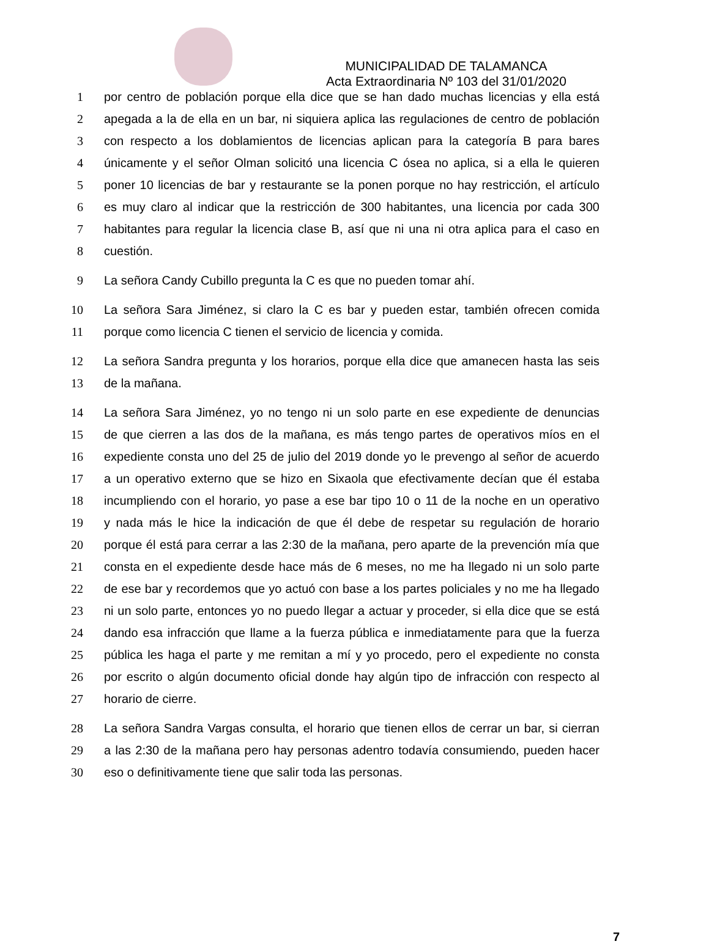MUNICIPALIDAD DE TALAMANCA
Acta Extraordinaria Nº 103 del 31/01/2020
1 por centro de población porque ella dice que se han dado muchas licencias y ella está
2 apegada a la de ella en un bar, ni siquiera aplica las regulaciones de centro de población
3 con respecto a los doblamientos de licencias aplican para la categoría B para bares
4 únicamente y el señor Olman solicitó una licencia C ósea no aplica, si a ella le quieren
5 poner 10 licencias de bar y restaurante se la ponen porque no hay restricción, el artículo
6 es muy claro al indicar que la restricción de 300 habitantes, una licencia por cada 300
7 habitantes para regular la licencia clase B, así que ni una ni otra aplica para el caso en
8 cuestión.
9 La señora Candy Cubillo pregunta la C es que no pueden tomar ahí.
10 La señora Sara Jiménez, si claro la C es bar y pueden estar, también ofrecen comida
11 porque como licencia C tienen el servicio de licencia y comida.
12 La señora Sandra pregunta y los horarios, porque ella dice que amanecen hasta las seis
13 de la mañana.
14 La señora Sara Jiménez, yo no tengo ni un solo parte en ese expediente de denuncias
15 de que cierren a las dos de la mañana, es más tengo partes de operativos míos en el
16 expediente consta uno del 25 de julio del 2019 donde yo le prevengo al señor de acuerdo
17 a un operativo externo que se hizo en Sixaola que efectivamente decían que él estaba
18 incumpliendo con el horario, yo pase a ese bar tipo 10 o 11 de la noche en un operativo
19 y nada más le hice la indicación de que él debe de respetar su regulación de horario
20 porque él está para cerrar a las 2:30 de la mañana, pero aparte de la prevención mía que
21 consta en el expediente desde hace más de 6 meses, no me ha llegado ni un solo parte
22 de ese bar y recordemos que yo actuó con base a los partes policiales y no me ha llegado
23 ni un solo parte, entonces yo no puedo llegar a actuar y proceder, si ella dice que se está
24 dando esa infracción que llame a la fuerza pública e inmediatamente para que la fuerza
25 pública les haga el parte y me remitan a mí y yo procedo, pero el expediente no consta
26 por escrito o algún documento oficial donde hay algún tipo de infracción con respecto al
27 horario de cierre.
28 La señora Sandra Vargas consulta, el horario que tienen ellos de cerrar un bar, si cierran
29 a las 2:30 de la mañana pero hay personas adentro todavía consumiendo, pueden hacer
30 eso o definitivamente tiene que salir toda las personas.
7